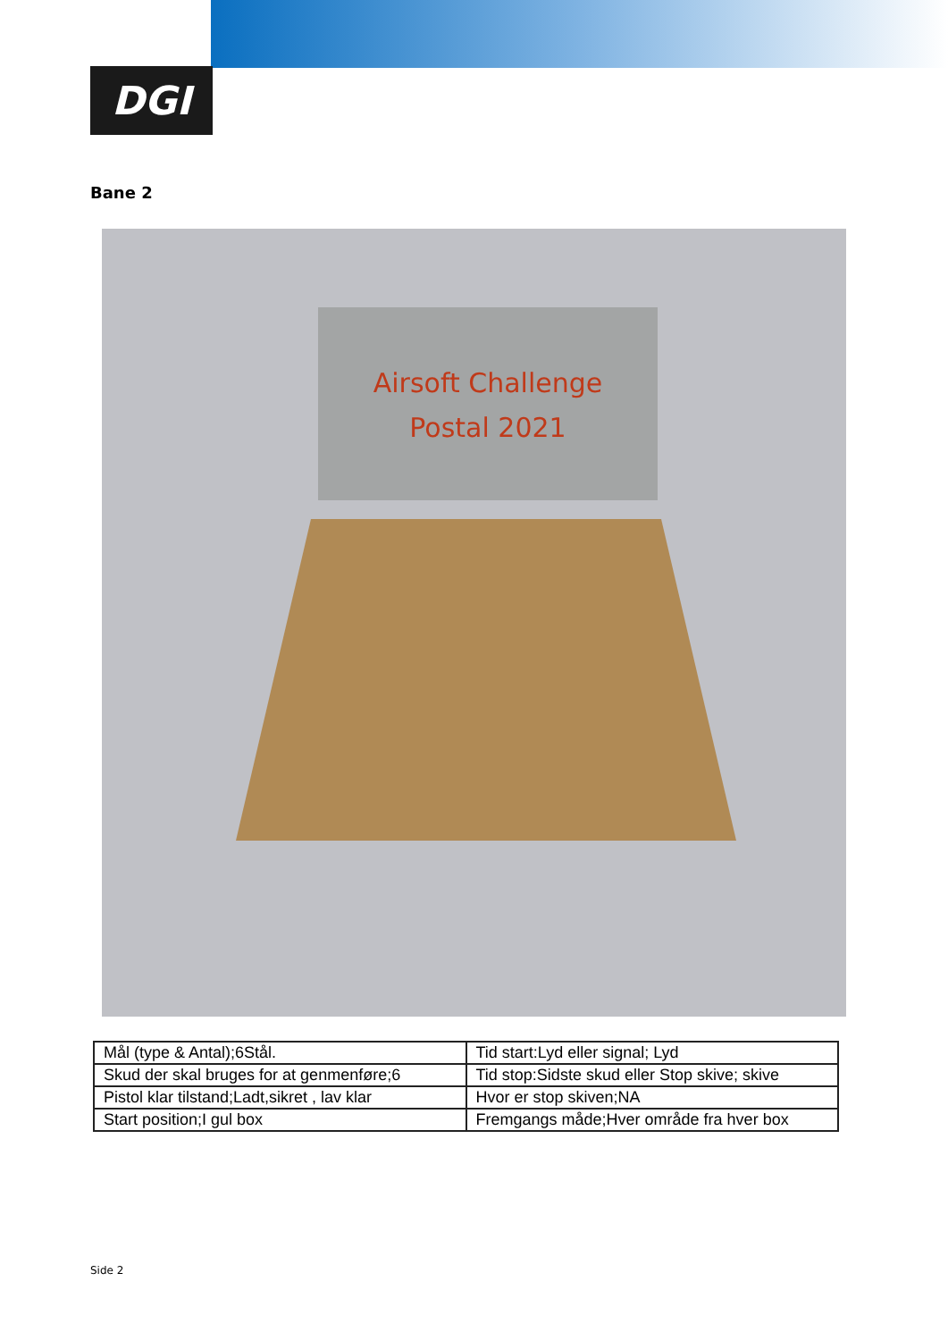DGI
Bane 2
Airsoft Challenge
Postal 2021
| Mål (type & Antal);6Stål. | Tid start:Lyd eller signal; Lyd |
| Skud der skal bruges for at genmenføre;6 | Tid stop:Sidste skud eller Stop skive; skive |
| Pistol klar tilstand;Ladt,sikret , lav klar | Hvor er stop skiven;NA |
| Start position;I gul box | Fremgangs måde;Hver område fra hver box |
Side 2